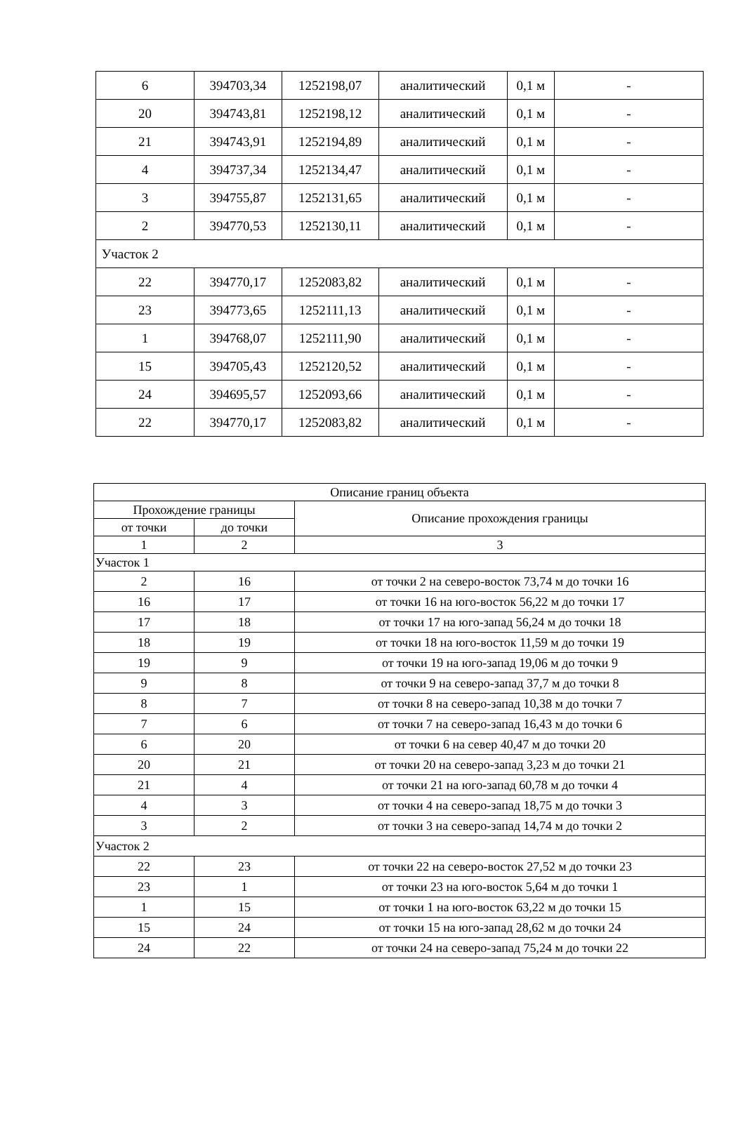| 6 | 394703,34 | 1252198,07 | аналитический | 0,1 м | - |
| 20 | 394743,81 | 1252198,12 | аналитический | 0,1 м | - |
| 21 | 394743,91 | 1252194,89 | аналитический | 0,1 м | - |
| 4 | 394737,34 | 1252134,47 | аналитический | 0,1 м | - |
| 3 | 394755,87 | 1252131,65 | аналитический | 0,1 м | - |
| 2 | 394770,53 | 1252130,11 | аналитический | 0,1 м | - |
| Участок 2 | | | | | |
| 22 | 394770,17 | 1252083,82 | аналитический | 0,1 м | - |
| 23 | 394773,65 | 1252111,13 | аналитический | 0,1 м | - |
| 1 | 394768,07 | 1252111,90 | аналитический | 0,1 м | - |
| 15 | 394705,43 | 1252120,52 | аналитический | 0,1 м | - |
| 24 | 394695,57 | 1252093,66 | аналитический | 0,1 м | - |
| 22 | 394770,17 | 1252083,82 | аналитический | 0,1 м | - |
| Описание границ объекта | | |
| --- | --- | --- |
| Прохождение границы | | Описание прохождения границы |
| от точки | до точки | |
| 1 | 2 | 3 |
| Участок 1 | | |
| 2 | 16 | от точки 2 на северо-восток 73,74 м до точки 16 |
| 16 | 17 | от точки 16 на юго-восток 56,22 м до точки 17 |
| 17 | 18 | от точки 17 на юго-запад 56,24 м до точки 18 |
| 18 | 19 | от точки 18 на юго-восток 11,59 м до точки 19 |
| 19 | 9 | от точки 19 на юго-запад 19,06 м до точки 9 |
| 9 | 8 | от точки 9 на северо-запад 37,7 м до точки 8 |
| 8 | 7 | от точки 8 на северо-запад 10,38 м до точки 7 |
| 7 | 6 | от точки 7 на северо-запад 16,43 м до точки 6 |
| 6 | 20 | от точки 6 на север 40,47 м до точки 20 |
| 20 | 21 | от точки 20 на северо-запад 3,23 м до точки 21 |
| 21 | 4 | от точки 21 на юго-запад 60,78 м до точки 4 |
| 4 | 3 | от точки 4 на северо-запад 18,75 м до точки 3 |
| 3 | 2 | от точки 3 на северо-запад 14,74 м до точки 2 |
| Участок 2 | | |
| 22 | 23 | от точки 22 на северо-восток 27,52 м до точки 23 |
| 23 | 1 | от точки 23 на юго-восток 5,64 м до точки 1 |
| 1 | 15 | от точки 1 на юго-восток 63,22 м до точки 15 |
| 15 | 24 | от точки 15 на юго-запад 28,62 м до точки 24 |
| 24 | 22 | от точки 24 на северо-запад 75,24 м до точки 22 |